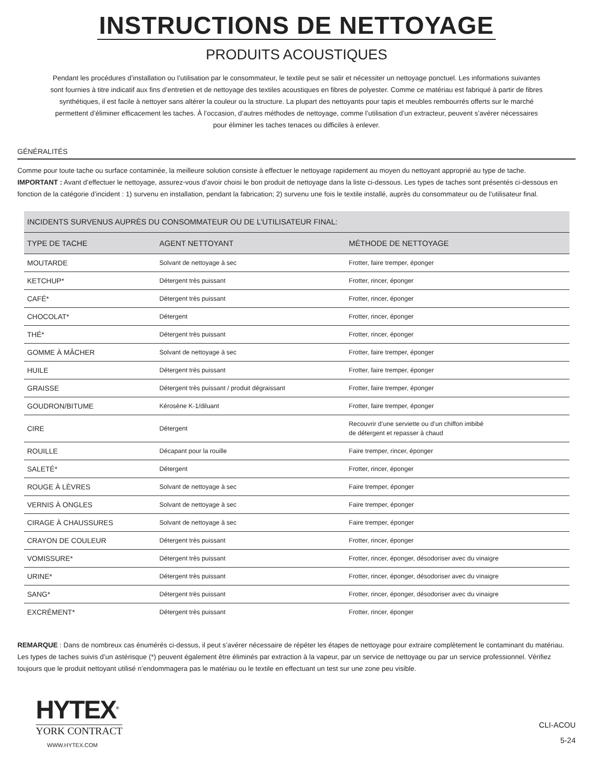INSTRUCTIONS DE NETTOYAGE
PRODUITS ACOUSTIQUES
Pendant les procédures d’installation ou l’utilisation par le consommateur, le textile peut se salir et nécessiter un nettoyage ponctuel. Les informations suivantes sont fournies à titre indicatif aux fins d’entretien et de nettoyage des textiles acoustiques en fibres de polyester. Comme ce matériau est fabriqué à partir de fibres synthétiques, il est facile à nettoyer sans altérer la couleur ou la structure. La plupart des nettoyants pour tapis et meubles rembourrés offerts sur le marché permettent d’éliminer efficacement les taches. À l’occasion, d’autres méthodes de nettoyage, comme l’utilisation d’un extracteur, peuvent s’avérer nécessaires pour éliminer les taches tenaces ou difficiles à enlever.
GÉNÉRALITÉS
Comme pour toute tache ou surface contaminée, la meilleure solution consiste à effectuer le nettoyage rapidement au moyen du nettoyant approprié au type de tache.
IMPORTANT : Avant d’effectuer le nettoyage, assurez-vous d’avoir choisi le bon produit de nettoyage dans la liste ci-dessous. Les types de taches sont présentés ci-dessous en fonction de la catégorie d’incident : 1) survenu en installation, pendant la fabrication; 2) survenu une fois le textile installé, auprès du consommateur ou de l’utilisateur final.
| INCIDENTS SURVENUS AUPRÈS DU CONSOMMATEUR OU DE L’UTILISATEUR FINAL: | | |
| --- | --- | --- |
| TYPE DE TACHE | AGENT NETTOYANT | MÉTHODE DE NETTOYAGE |
| MOUTARDE | Solvant de nettoyage à sec | Frotter, faire tremper, éponger |
| KETCHUP* | Détergent très puissant | Frotter, rincer, éponger |
| CAFÉ* | Détergent très puissant | Frotter, rincer, éponger |
| CHOCOLAT* | Détergent | Frotter, rincer, éponger |
| THÉ* | Détergent très puissant | Frotter, rincer, éponger |
| GOMME À MÂCHER | Solvant de nettoyage à sec | Frotter, faire tremper, éponger |
| HUILE | Détergent très puissant | Frotter, faire tremper, éponger |
| GRAISSE | Détergent très puissant / produit dégraissant | Frotter, faire tremper, éponger |
| GOUDRON/BITUME | Kérosène K-1/diluant | Frotter, faire tremper, éponger |
| CIRE | Détergent | Recouvrir d’une serviette ou d’un chiffon imbibé de détergent et repasser à chaud |
| ROUILLE | Décapant pour la rouille | Faire tremper, rincer, éponger |
| SALETÉ* | Détergent | Frotter, rincer, éponger |
| ROUGE À LÈVRES | Solvant de nettoyage à sec | Faire tremper, éponger |
| VERNIS À ONGLES | Solvant de nettoyage à sec | Faire tremper, éponger |
| CIRAGE À CHAUSSURES | Solvant de nettoyage à sec | Faire tremper, éponger |
| CRAYON DE COULEUR | Détergent très puissant | Frotter, rincer, éponger |
| VOMISSURE* | Détergent très puissant | Frotter, rincer, éponger, désodoriser avec du vinaigre |
| URINE* | Détergent très puissant | Frotter, rincer, éponger, désodoriser avec du vinaigre |
| SANG* | Détergent très puissant | Frotter, rincer, éponger, désodoriser avec du vinaigre |
| EXCRÉMENT* | Détergent très puissant | Frotter, rincer, éponger |
REMARQUE : Dans de nombreux cas énumérés ci-dessus, il peut s’avérer nécessaire de répéter les étapes de nettoyage pour extraire complètement le contaminant du matériau. Les types de taches suivis d’un astérisque (*) peuvent également être éliminés par extraction à la vapeur, par un service de nettoyage ou par un service professionnel. Vérifiez toujours que le produit nettoyant utilisé n’endommagera pas le matériau ou le textile en effectuant un test sur une zone peu visible.
HYTEX<sup>®</sup>
YORK CONTRACT
WWW.HYTEX.COM
CLI-ACOU
5-24